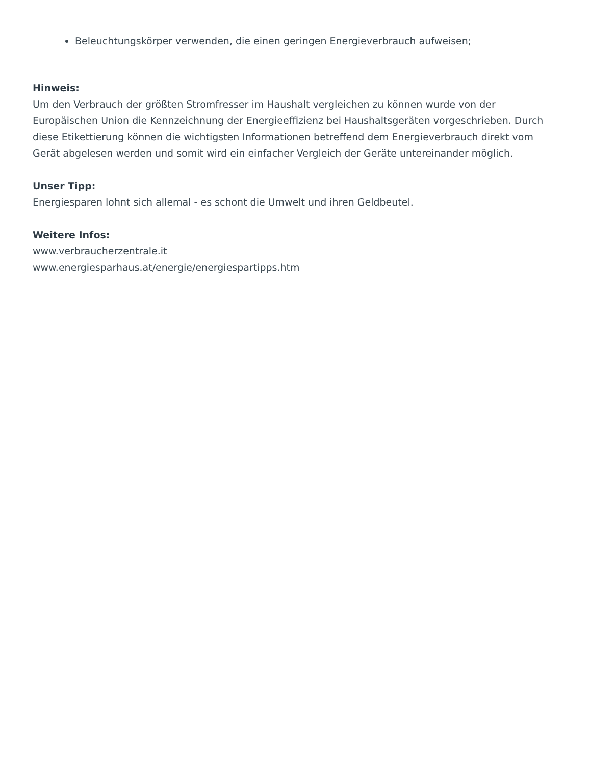Beleuchtungskörper verwenden, die einen geringen Energieverbrauch aufweisen;
Hinweis:
Um den Verbrauch der größten Stromfresser im Haushalt vergleichen zu können wurde von der Europäischen Union die Kennzeichnung der Energieeffizienz bei Haushaltsgeräten vorgeschrieben. Durch diese Etikettierung können die wichtigsten Informationen betreffend dem Energieverbrauch direkt vom Gerät abgelesen werden und somit wird ein einfacher Vergleich der Geräte untereinander möglich.
Unser Tipp:
Energiesparen lohnt sich allemal - es schont die Umwelt und ihren Geldbeutel.
Weitere Infos:
www.verbraucherzentrale.it
www.energiesparhaus.at/energie/energiespartipps.htm